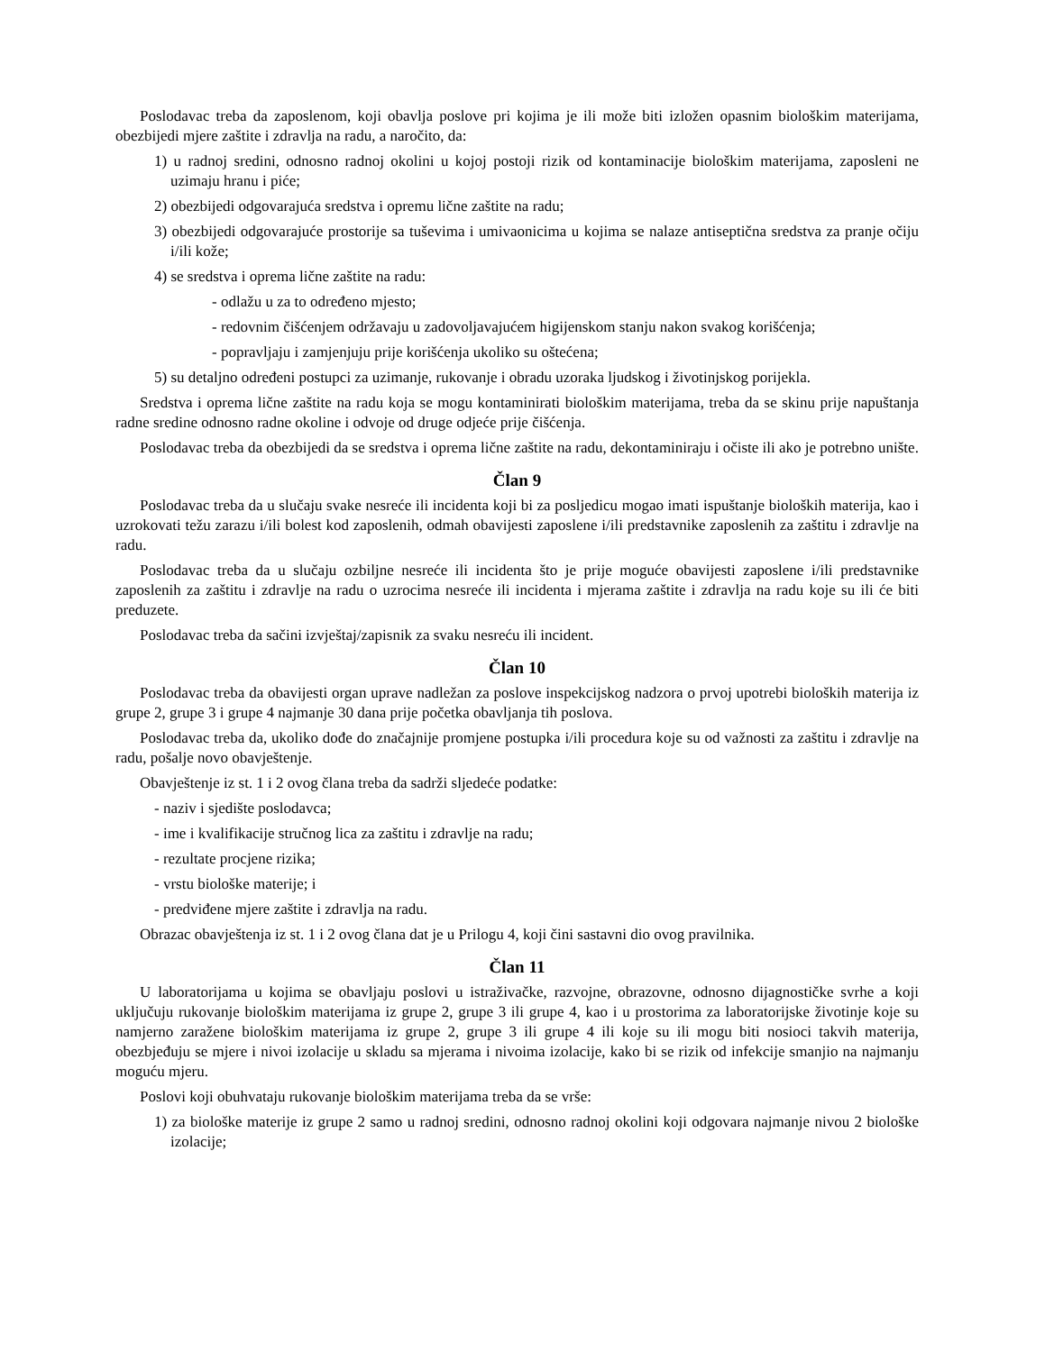Poslodavac treba da zaposlenom, koji obavlja poslove pri kojima je ili može biti izložen opasnim biološkim materijama, obezbijedi mjere zaštite i zdravlja na radu, a naročito, da:
1) u radnoj sredini, odnosno radnoj okolini u kojoj postoji rizik od kontaminacije biološkim materijama, zaposleni ne uzimaju hranu i piće;
2) obezbijedi odgovarajuća sredstva i opremu lične zaštite na radu;
3) obezbijedi odgovarajuće prostorije sa tuševima i umivaonicima u kojima se nalaze antiseptična sredstva za pranje očiju i/ili kože;
4) se sredstva i oprema lične zaštite na radu:
- odlažu u za to određeno mjesto;
- redovnim čišćenjem održavaju u zadovoljavajućem higijenskom stanju nakon svakog korišćenja;
- popravljaju i zamjenjuju prije korišćenja ukoliko su oštećena;
5) su detaljno određeni postupci za uzimanje, rukovanje i obradu uzoraka ljudskog i životinjskog porijekla.
Sredstva i oprema lične zaštite na radu koja se mogu kontaminirati biološkim materijama, treba da se skinu prije napuštanja radne sredine odnosno radne okoline i odvoje od druge odjeće prije čišćenja.
Poslodavac treba da obezbijedi da se sredstva i oprema lične zaštite na radu, dekontaminiraju i očiste ili ako je potrebno unište.
Član 9
Poslodavac treba da u slučaju svake nesreće ili incidenta koji bi za posljedicu mogao imati ispuštanje bioloških materija, kao i uzrokovati težu zarazu i/ili bolest kod zaposlenih, odmah obavijesti zaposlene i/ili predstavnike zaposlenih za zaštitu i zdravlje na radu.
Poslodavac treba da u slučaju ozbiljne nesreće ili incidenta što je prije moguće obavijesti zaposlene i/ili predstavnike zaposlenih za zaštitu i zdravlje na radu o uzrocima nesreće ili incidenta i mjerama zaštite i zdravlja na radu koje su ili će biti preduzete.
Poslodavac treba da sačini izvještaj/zapisnik za svaku nesreću ili incident.
Član 10
Poslodavac treba da obavijesti organ uprave nadležan za poslove inspekcijskog nadzora o prvoj upotrebi bioloških materija iz grupe 2, grupe 3 i grupe 4 najmanje 30 dana prije početka obavljanja tih poslova.
Poslodavac treba da, ukoliko dođe do značajnije promjene postupka i/ili procedura koje su od važnosti za zaštitu i zdravlje na radu, pošalje novo obavještenje.
Obavještenje iz st. 1 i 2 ovog člana treba da sadrži sljedeće podatke:
- naziv i sjedište poslodavca;
- ime i kvalifikacije stručnog lica za zaštitu i zdravlje na radu;
- rezultate procjene rizika;
- vrstu biološke materije; i
- predviđene mjere zaštite i zdravlja na radu.
Obrazac obavještenja iz st. 1 i 2 ovog člana dat je u Prilogu 4, koji čini sastavni dio ovog pravilnika.
Član 11
U laboratorijama u kojima se obavljaju poslovi u istraživačke, razvojne, obrazovne, odnosno dijagnostičke svrhe a koji uključuju rukovanje biološkim materijama iz grupe 2, grupe 3 ili grupe 4, kao i u prostorima za laboratorijske životinje koje su namjerno zaražene biološkim materijama iz grupe 2, grupe 3 ili grupe 4 ili koje su ili mogu biti nosioci takvih materija, obezbjeđuju se mjere i nivoi izolacije u skladu sa mjerama i nivoima izolacije, kako bi se rizik od infekcije smanjio na najmanju moguću mjeru.
Poslovi koji obuhvataju rukovanje biološkim materijama treba da se vrše:
1) za biološke materije iz grupe 2 samo u radnoj sredini, odnosno radnoj okolini koji odgovara najmanje nivou 2 biološke izolacije;